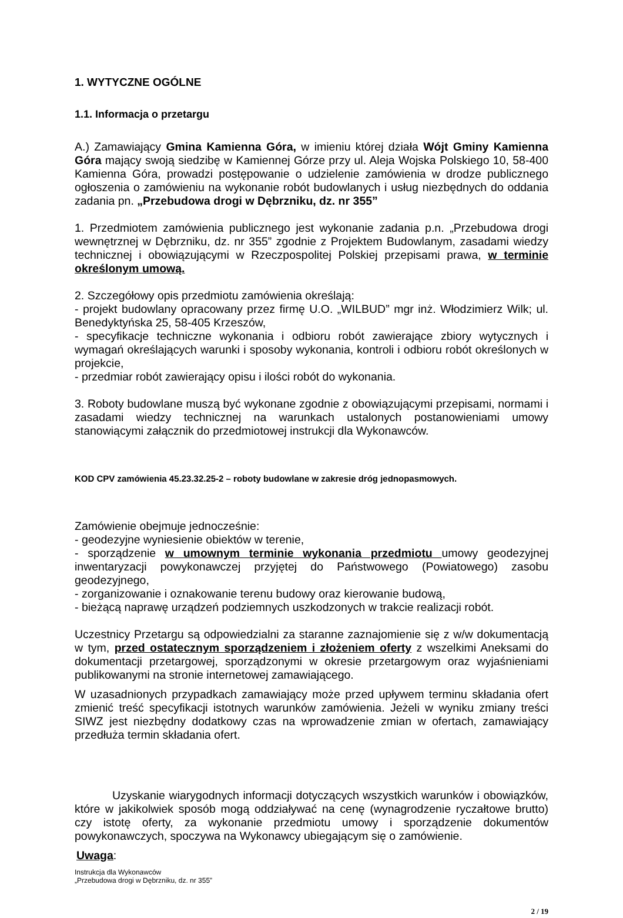1. WYTYCZNE OGÓLNE
1.1. Informacja o przetargu
A.) Zamawiający Gmina Kamienna Góra, w imieniu której działa Wójt Gminy Kamienna Góra mający swoją siedzibę w Kamiennej Górze przy ul. Aleja Wojska Polskiego 10, 58-400 Kamienna Góra, prowadzi postępowanie o udzielenie zamówienia w drodze publicznego ogłoszenia o zamówieniu na wykonanie robót budowlanych i usług niezbędnych do oddania zadania pn. „Przebudowa drogi w Dębrzniku, dz. nr 355”
1. Przedmiotem zamówienia publicznego jest wykonanie zadania p.n. „Przebudowa drogi wewnętrznej w Dębrzniku, dz. nr 355” zgodnie z Projektem Budowlanym, zasadami wiedzy technicznej i obowiązującymi w Rzeczpospolitej Polskiej przepisami prawa, w terminie określonym umową.
2. Szczegółowy opis przedmiotu zamówienia określają:
- projekt budowlany opracowany przez firmę U.O. „WILBUD” mgr inż. Włodzimierz Wilk; ul. Benedyktyńska 25, 58-405 Krzeszów,
- specyfikacje techniczne wykonania i odbioru robót zawierające zbiory wytycznych i wymagań określających warunki i sposoby wykonania, kontroli i odbioru robót określonych w projekcie,
- przedmiar robót zawierający opisu i ilości robót do wykonania.
3. Roboty budowlane muszą być wykonane zgodnie z obowiązującymi przepisami, normami i zasadami wiedzy technicznej na warunkach ustalonych postanowieniami umowy stanowiącymi załącznik do przedmiotowej instrukcji dla Wykonawców.
KOD CPV zamówienia 45.23.32.25-2 – roboty budowlane w zakresie dróg jednopasmowych.
Zamówienie obejmuje jednocześnie:
- geodezyjne wyniesienie obiektów w terenie,
- sporządzenie w umownym terminie wykonania przedmiotu umowy geodezyjnej inwentaryzacji powykonawczej przyjętej do Państwowego (Powiatowego) zasobu geodezyjnego,
- zorganizowanie i oznakowanie terenu budowy oraz kierowanie budową,
- bieżącą naprawę urządzeń podziemnych uszkodzonych w trakcie realizacji robót.
Uczestnicy Przetargu są odpowiedzialni za staranne zaznajomienie się z w/w dokumentacją w tym, przed ostatecznym sporządzeniem i złożeniem oferty z wszelkimi Aneksami do dokumentacji przetargowej, sporządzonymi w okresie przetargowym oraz wyjaśnieniami publikowanymi na stronie internetowej zamawiającego.
W uzasadnionych przypadkach zamawiający może przed upływem terminu składania ofert zmienić treść specyfikacji istotnych warunków zamówienia. Jeżeli w wyniku zmiany treści SIWZ jest niezbędny dodatkowy czas na wprowadzenie zmian w ofertach, zamawiający przedłuża termin składania ofert.
Uzyskanie wiarygodnych informacji dotyczących wszystkich warunków i obowiązków, które w jakikolwiek sposób mogą oddziaływać na cenę (wynagrodzenie ryczałtowe brutto) czy istotę oferty, za wykonanie przedmiotu umowy i sporządzenie dokumentów powykonawczych, spoczywa na Wykonawcy ubiegającym się o zamówienie.
Uwaga:
Instrukcja dla Wykonawców
„Przebudowa drogi w Dębrzniku, dz. nr 355”
2 / 19